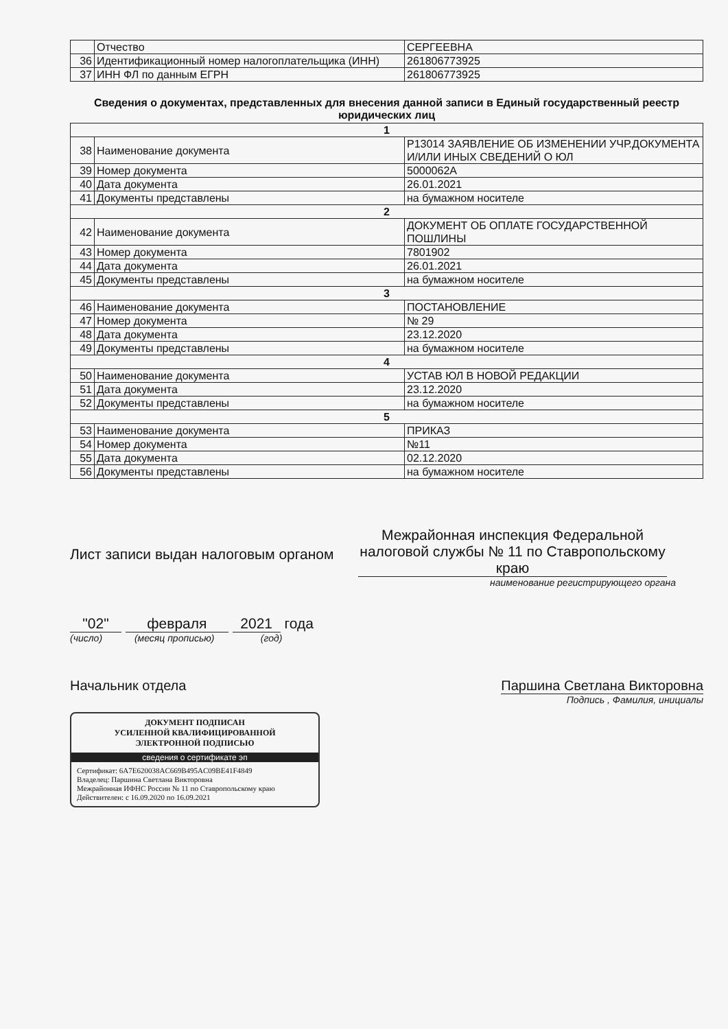| | Отчество | СЕРГЕЕВНА |
| 36 | Идентификационный номер налогоплательщика (ИНН) | 261806773925 |
| 37 | ИНН ФЛ по данным ЕГРН | 261806773925 |
Сведения о документах, представленных для внесения данной записи в Единый государственный реестр юридических лиц
| 1 | | |
| 38 | Наименование документа | Р13014 ЗАЯВЛЕНИЕ ОБ ИЗМЕНЕНИИ УЧР.ДОКУМЕНТА И/ИЛИ ИНЫХ СВЕДЕНИЙ О ЮЛ |
| 39 | Номер документа | 5000062A |
| 40 | Дата документа | 26.01.2021 |
| 41 | Документы представлены | на бумажном носителе |
| 2 | | |
| 42 | Наименование документа | ДОКУМЕНТ ОБ ОПЛАТЕ ГОСУДАРСТВЕННОЙ ПОШЛИНЫ |
| 43 | Номер документа | 7801902 |
| 44 | Дата документа | 26.01.2021 |
| 45 | Документы представлены | на бумажном носителе |
| 3 | | |
| 46 | Наименование документа | ПОСТАНОВЛЕНИЕ |
| 47 | Номер документа | № 29 |
| 48 | Дата документа | 23.12.2020 |
| 49 | Документы представлены | на бумажном носителе |
| 4 | | |
| 50 | Наименование документа | УСТАВ ЮЛ В НОВОЙ РЕДАКЦИИ |
| 51 | Дата документа | 23.12.2020 |
| 52 | Документы представлены | на бумажном носителе |
| 5 | | |
| 53 | Наименование документа | ПРИКАЗ |
| 54 | Номер документа | №11 |
| 55 | Дата документа | 02.12.2020 |
| 56 | Документы представлены | на бумажном носителе |
Лист записи выдан налоговым органом
Межрайонная инспекция Федеральной налоговой службы № 11 по Ставропольскому краю
наименование регистрирующего органа
"02" февраля 2021 года
(число) (месяц прописью) (год)
Начальник отдела Паршина Светлана Викторовна
Подпись , Фамилия, инициалы
ДОКУМЕНТ ПОДПИСАН
УСИЛЕННОЙ КВАЛИФИЦИРОВАННОЙ
ЭЛЕКТРОННОЙ ПОДПИСЬЮ
сведения о сертификате эп
Сертификат: 6A7E620038AC669B495AC09BE41F4849
Владелец: Паршина Светлана Викторовна
Межрайонная ИФНС России № 11 по Ставропольскому краю
Действителен: с 16.09.2020 по 16.09.2021